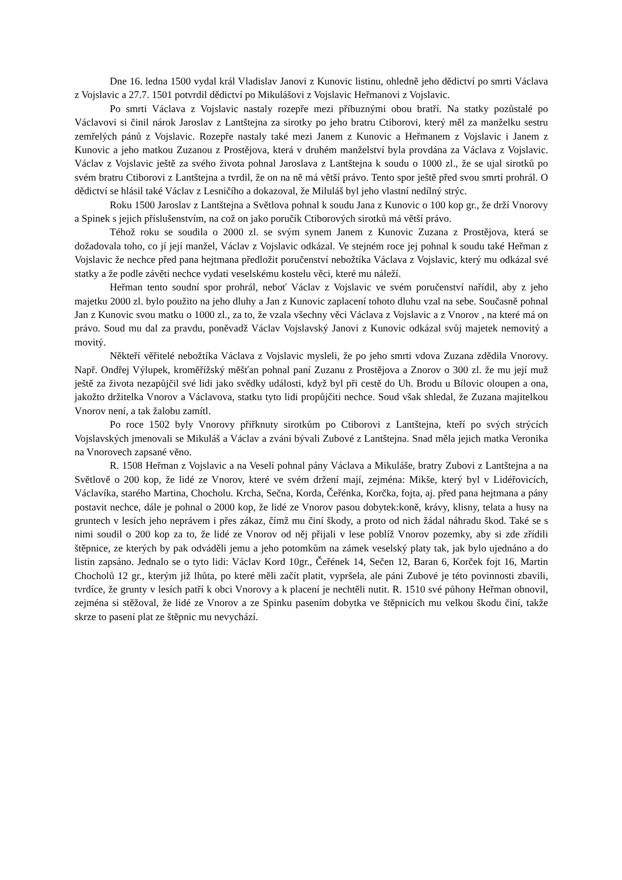Dne 16. ledna 1500 vydal král Vladislav Janovi z Kunovic listinu, ohledně jeho dědictví po smrti Václava z Vojslavic a 27.7. 1501 potvrdil dědictví po Mikulášovi z Vojslavic Heřmanovi z Vojslavic.
Po smrti Václava z Vojslavic nastaly rozepře mezi příbuznými obou bratří. Na statky pozůstalé po Václavovi si činil nárok Jaroslav z Lantštejna za sirotky po jeho bratru Ctiborovi, který měl za manželku sestru zemřelých pánů z Vojslavic. Rozepře nastaly také mezi Janem z Kunovic a Heřmanem z Vojslavic i Janem z Kunovic a jeho matkou Zuzanou z Prostějova, která v druhém manželství byla provdána za Václava z Vojslavic. Václav z Vojslavic ještě za svého života pohnal Jaroslava z Lantštejna k soudu o 1000 zl., že se ujal sirotků po svém bratru Ctiborovi z Lantštejna a tvrdil, že on na ně má větší právo. Tento spor ještě před svou smrtí prohrál. O dědictví se hlásil také Václav z Lesničího a dokazoval, že Miluláš byl jeho vlastní nedílný strýc.
Roku 1500 Jaroslav z Lantštejna a Světlova pohnal k soudu Jana z Kunovic o 100 kop gr., že drží Vnorovy a Spinek s jejich příslušenstvím, na což on jako poručík Ctiborových sirotků má větší právo.
Téhož roku se soudila o 2000 zl. se svým synem Janem z Kunovic Zuzana z Prostějova, která se dožadovala toho, co jí její manžel, Václav z Vojslavic odkázal. Ve stejném roce jej pohnal k soudu také Heřman z Vojslavic že nechce před pana hejtmana předložit poručenství nebožtíka Václava z Vojslavic, který mu odkázal své statky a že podle závěti nechce vydati veselskému kostelu věci, které mu náleží.
Heřman tento soudní spor prohrál, neboť Václav z Vojslavic ve svém poručenství nařídil, aby z jeho majetku 2000 zl. bylo použito na jeho dluhy a Jan z Kunovic zaplacení tohoto dluhu vzal na sebe. Současně pohnal Jan z Kunovic svou matku o 1000 zl., za to, že vzala všechny věci Václava z Vojslavic a z Vnorov , na které má on právo. Soud mu dal za pravdu, poněvadž Václav Vojslavský Janovi z Kunovic odkázal svůj majetek nemovitý a movitý.
Někteří věřitelé nebožtíka Václava z Vojslavic mysleli, že po jeho smrti vdova Zuzana zdědila Vnorovy. Např. Ondřej Výlupek, kroměřížský měšťan pohnal paní Zuzanu z Prostějova a Znorov o 300 zl. že mu její muž ještě za života nezapůjčil své lidi jako svědky události, když byl při cestě do Uh. Brodu u Bílovic oloupen a ona, jakožto držitelka Vnorov a Václavova, statku tyto lidi propůjčiti nechce. Soud však shledal, že Zuzana majitelkou Vnorov není, a tak žalobu zamítl.
Po roce 1502 byly Vnorovy přiřknuty sirotkům po Ctiborovi z Lantštejna, kteří po svých strýcích Vojslavských jmenovali se Mikuláš a Václav a zváni bývali Zubové z Lantštejna. Snad měla jejich matka Veronika na Vnorovech zapsané věno.
R. 1508 Heřman z Vojslavic a na Veselí pohnal pány Václava a Mikuláše, bratry Zubovi z Lantštejna a na Světlově o 200 kop, že lidé ze Vnorov, které ve svém držení mají, zejména: Mikše, který byl v Lidéřovicích, Václavíka, starého Martina, Chocholu. Krcha, Sečna, Korda, Čeřénka, Korčka, fojta, aj. před pana hejtmana a pány postavit nechce, dále je pohnal o 2000 kop, že lidé ze Vnorov pasou dobytek:koně, krávy, klisny, telata a husy na gruntech v lesích jeho neprávem i přes zákaz, čímž mu činí škody, a proto od nich žádal náhradu škod. Také se s nimi soudil o 200 kop za to, že lidé ze Vnorov od něj přijali v lese poblíž Vnorov pozemky, aby si zde zřídili štěpnice, ze kterých by pak odváděli jemu a jeho potomkům na zámek veselský platy tak, jak bylo ujednáno a do listin zapsáno. Jednalo se o tyto lidi: Václav Kord 10gr., Čeřének 14, Sečen 12, Baran 6, Korček fojt 16, Martin Chocholů 12 gr., kterým již lhůta, po které měli začít platit, vypršela, ale páni Zubové je této povinnosti zbavili, tvrdíce, že grunty v lesích patří k obci Vnorovy a k placení je nechtěli nutit. R. 1510 své půhony Heřman obnovil, zejména si stěžoval, že lidé ze Vnorov a ze Spinku pasením dobytka ve štěpnicích mu velkou škodu činí, takže skrze to pasení plat ze štěpnic mu nevychází.